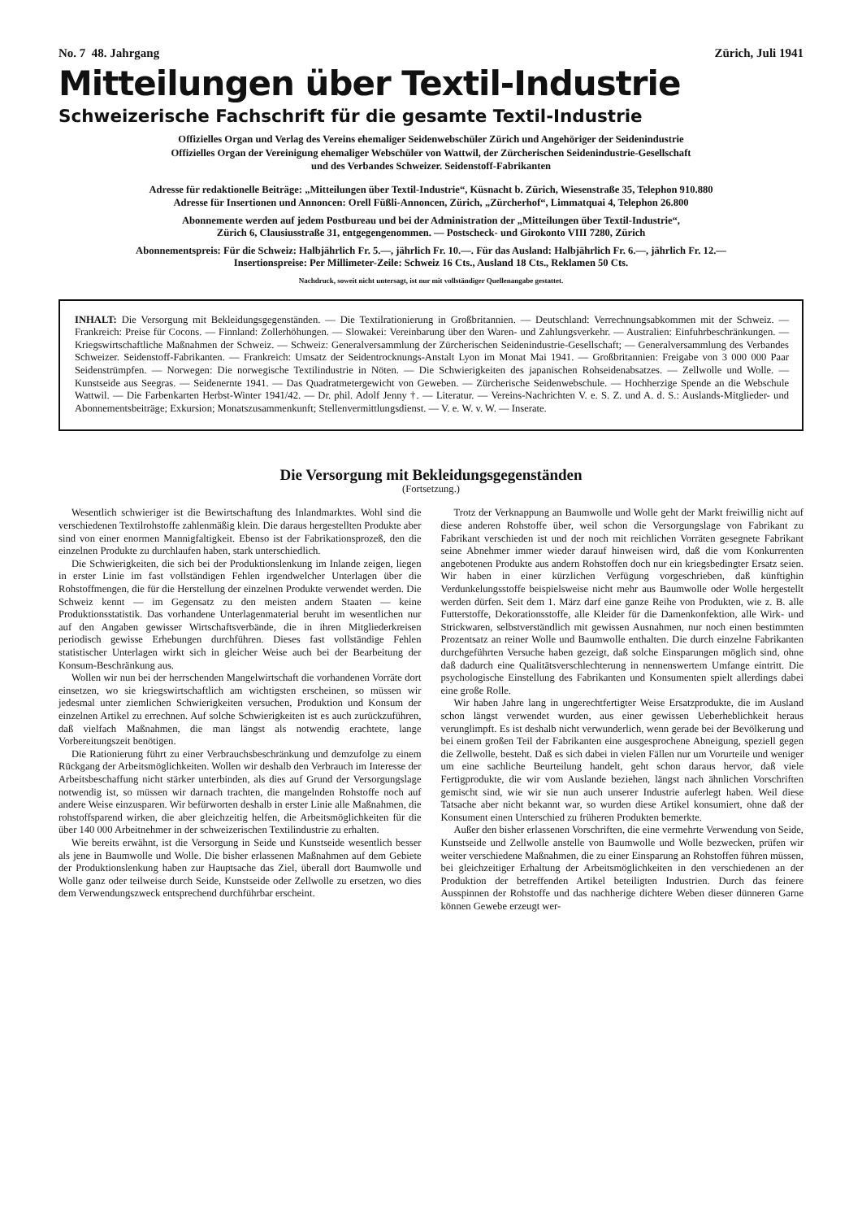No. 7 48. Jahrgang Zürich, Juli 1941
Mitteilungen über Textil-Industrie
Schweizerische Fachschrift für die gesamte Textil-Industrie
Offizielles Organ und Verlag des Vereins ehemaliger Seidenwebschüler Zürich und Angehöriger der Seidenindustrie
Offizielles Organ der Vereinigung ehemaliger Webschüler von Wattwil, der Zürcherischen Seidenindustrie-Gesellschaft
und des Verbandes Schweizer. Seidenstoff-Fabrikanten
Adresse für redaktionelle Beiträge: „Mitteilungen über Textil-Industrie“, Küsnacht b. Zürich, Wiesenstraße 35, Telephon 910.880
Adresse für Insertionen und Annoncen: Orell Füßli-Annoncen, Zürich, „Zürcherhof“, Limmatquai 4, Telephon 26.800
Abonnemente werden auf jedem Postbureau und bei der Administration der „Mitteilungen über Textil-Industrie“,
Zürich 6, Clausiusstraße 31, entgegengenommen. — Postscheck- und Girokonto VIII 7280, Zürich
Abonnementspreis: Für die Schweiz: Halbjährlich Fr. 5.—, jährlich Fr. 10.—. Für das Ausland: Halbjährlich Fr. 6.—, jährlich Fr. 12.—
Insertionspreise: Per Millimeter-Zeile: Schweiz 16 Cts., Ausland 18 Cts., Reklamen 50 Cts.
Nachdruck, soweit nicht untersagt, ist nur mit vollständiger Quellenangabe gestattet.
INHALT: Die Versorgung mit Bekleidungsgegenständen. — Die Textilrationierung in Großbritannien. — Deutschland: Verrechnungsabkommen mit der Schweiz. — Frankreich: Preise für Cocons. — Finnland: Zollerhöhungen. — Slowakei: Vereinbarung über den Waren- und Zahlungsverkehr. — Australien: Einfuhrbeschränkungen. — Kriegswirtschaftliche Maßnahmen der Schweiz. — Schweiz: Generalversammlung der Zürcherischen Seidenindustrie-Gesellschaft; — Generalversammlung des Verbandes Schweizer. Seidenstoff-Fabrikanten. — Frankreich: Umsatz der Seidentrocknungs-Anstalt Lyon im Monat Mai 1941. — Großbritannien: Freigabe von 3 000 000 Paar Seidenstrümpfen. — Norwegen: Die norwegische Textilindustrie in Nöten. — Die Schwierigkeiten des japanischen Rohseidenabsatzes. — Zellwolle und Wolle. — Kunstseide aus Seegras. — Seidenernte 1941. — Das Quadratmetergewicht von Geweben. — Zürcherische Seidenwebschule. — Hochherzige Spende an die Webschule Wattwil. — Die Farbenkarten Herbst-Winter 1941/42. — Dr. phil. Adolf Jenny †. — Literatur. — Vereins-Nachrichten V. e. S. Z. und A. d. S.: Auslands-Mitglieder- und Abonnementsbeiträge; Exkursion; Monatszusammenkunft; Stellenvermittlungsdienst. — V. e. W. v. W. — Inserate.
Die Versorgung mit Bekleidungsgegenständen
(Fortsetzung.)
Wesentlich schwieriger ist die Bewirtschaftung des Inlandmarktes. Wohl sind die verschiedenen Textilrohstoffe zahlenmäßig klein. Die daraus hergestellten Produkte aber sind von einer enormen Mannigfaltigkeit. Ebenso ist der Fabrikationsprozeß, den die einzelnen Produkte zu durchlaufen haben, stark unterschiedlich.
Die Schwierigkeiten, die sich bei der Produktionslenkung im Inlande zeigen, liegen in erster Linie im fast vollständigen Fehlen irgendwelcher Unterlagen über die Rohstoffmengen, die für die Herstellung der einzelnen Produkte verwendet werden. Die Schweiz kennt — im Gegensatz zu den meisten andern Staaten — keine Produktionsstatistik. Das vorhandene Unterlagenmaterial beruht im wesentlichen nur auf den Angaben gewisser Wirtschaftsverbände, die in ihren Mitgliederkreisen periodisch gewisse Erhebungen durchführen. Dieses fast vollständige Fehlen statistischer Unterlagen wirkt sich in gleicher Weise auch bei der Bearbeitung der Konsum-Beschränkung aus.
Wollen wir nun bei der herrschenden Mangelwirtschaft die vorhandenen Vorräte dort einsetzen, wo sie kriegswirtschaftlich am wichtigsten erscheinen, so müssen wir jedesmal unter ziemlichen Schwierigkeiten versuchen, Produktion und Konsum der einzelnen Artikel zu errechnen. Auf solche Schwierigkeiten ist es auch zurückzuführen, daß vielfach Maßnahmen, die man längst als notwendig erachtete, lange Vorbereitungszeit benötigen.
Die Rationierung führt zu einer Verbrauchsbeschränkung und demzufolge zu einem Rückgang der Arbeitsmöglichkeiten. Wollen wir deshalb den Verbrauch im Interesse der Arbeitsbeschaffung nicht stärker unterbinden, als dies auf Grund der Versorgungslage notwendig ist, so müssen wir darnach trachten, die mangelnden Rohstoffe noch auf andere Weise einzusparen. Wir befürworten deshalb in erster Linie alle Maßnahmen, die rohstoffsparend wirken, die aber gleichzeitig helfen, die Arbeitsmöglichkeiten für die über 140 000 Arbeitnehmer in der schweizerischen Textilindustrie zu erhalten.
Wie bereits erwähnt, ist die Versorgung in Seide und Kunstseide wesentlich besser als jene in Baumwolle und Wolle. Die bisher erlassenen Maßnahmen auf dem Gebiete der Produktionslenkung haben zur Hauptsache das Ziel, überall dort Baumwolle und Wolle ganz oder teilweise durch Seide, Kunstseide oder Zellwolle zu ersetzen, wo dies dem Verwendungszweck entsprechend durchführbar erscheint.
Trotz der Verknappung an Baumwolle und Wolle geht der Markt freiwillig nicht auf diese anderen Rohstoffe über, weil schon die Versorgungslage von Fabrikant zu Fabrikant verschieden ist und der noch mit reichlichen Vorräten gesegnete Fabrikant seine Abnehmer immer wieder darauf hinweisen wird, daß die vom Konkurrenten angebotenen Produkte aus andern Rohstoffen doch nur ein kriegsbedingter Ersatz seien. Wir haben in einer kürzlichen Verfügung vorgeschrieben, daß künftighin Verdunkelungsstoffe beispielsweise nicht mehr aus Baumwolle oder Wolle hergestellt werden dürfen. Seit dem 1. März darf eine ganze Reihe von Produkten, wie z. B. alle Futterstoffe, Dekorationsstoffe, alle Kleider für die Damenkonfektion, alle Wirk- und Strickwaren, selbstverständlich mit gewissen Ausnahmen, nur noch einen bestimmten Prozentsatz an reiner Wolle und Baumwolle enthalten. Die durch einzelne Fabrikanten durchgeführten Versuche haben gezeigt, daß solche Einsparungen möglich sind, ohne daß dadurch eine Qualitätsverschlechterung in nennenswertem Umfange eintritt. Die psychologische Einstellung des Fabrikanten und Konsumenten spielt allerdings dabei eine große Rolle.
Wir haben Jahre lang in ungerechtfertigter Weise Ersatzprodukte, die im Ausland schon längst verwendet wurden, aus einer gewissen Ueberheblichkeit heraus verunglimpft. Es ist deshalb nicht verwunderlich, wenn gerade bei der Bevölkerung und bei einem großen Teil der Fabrikanten eine ausgesprochene Abneigung, speziell gegen die Zellwolle, besteht. Daß es sich dabei in vielen Fällen nur um Vorurteile und weniger um eine sachliche Beurteilung handelt, geht schon daraus hervor, daß viele Fertigprodukte, die wir vom Auslande beziehen, längst nach ähnlichen Vorschriften gemischt sind, wie wir sie nun auch unserer Industrie auferlegt haben. Weil diese Tatsache aber nicht bekannt war, so wurden diese Artikel konsumiert, ohne daß der Konsument einen Unterschied zu früheren Produkten bemerkte.
Außer den bisher erlassenen Vorschriften, die eine vermehrte Verwendung von Seide, Kunstseide und Zellwolle anstelle von Baumwolle und Wolle bezwecken, prüfen wir weiter verschiedene Maßnahmen, die zu einer Einsparung an Rohstoffen führen müssen, bei gleichzeitiger Erhaltung der Arbeitsmöglichkeiten in den verschiedenen an der Produktion der betreffenden Artikel beteiligten Industrien. Durch das feinere Ausspinnen der Rohstoffe und das nachherige dichtere Weben dieser dünneren Garne können Gewebe erzeugt wer-